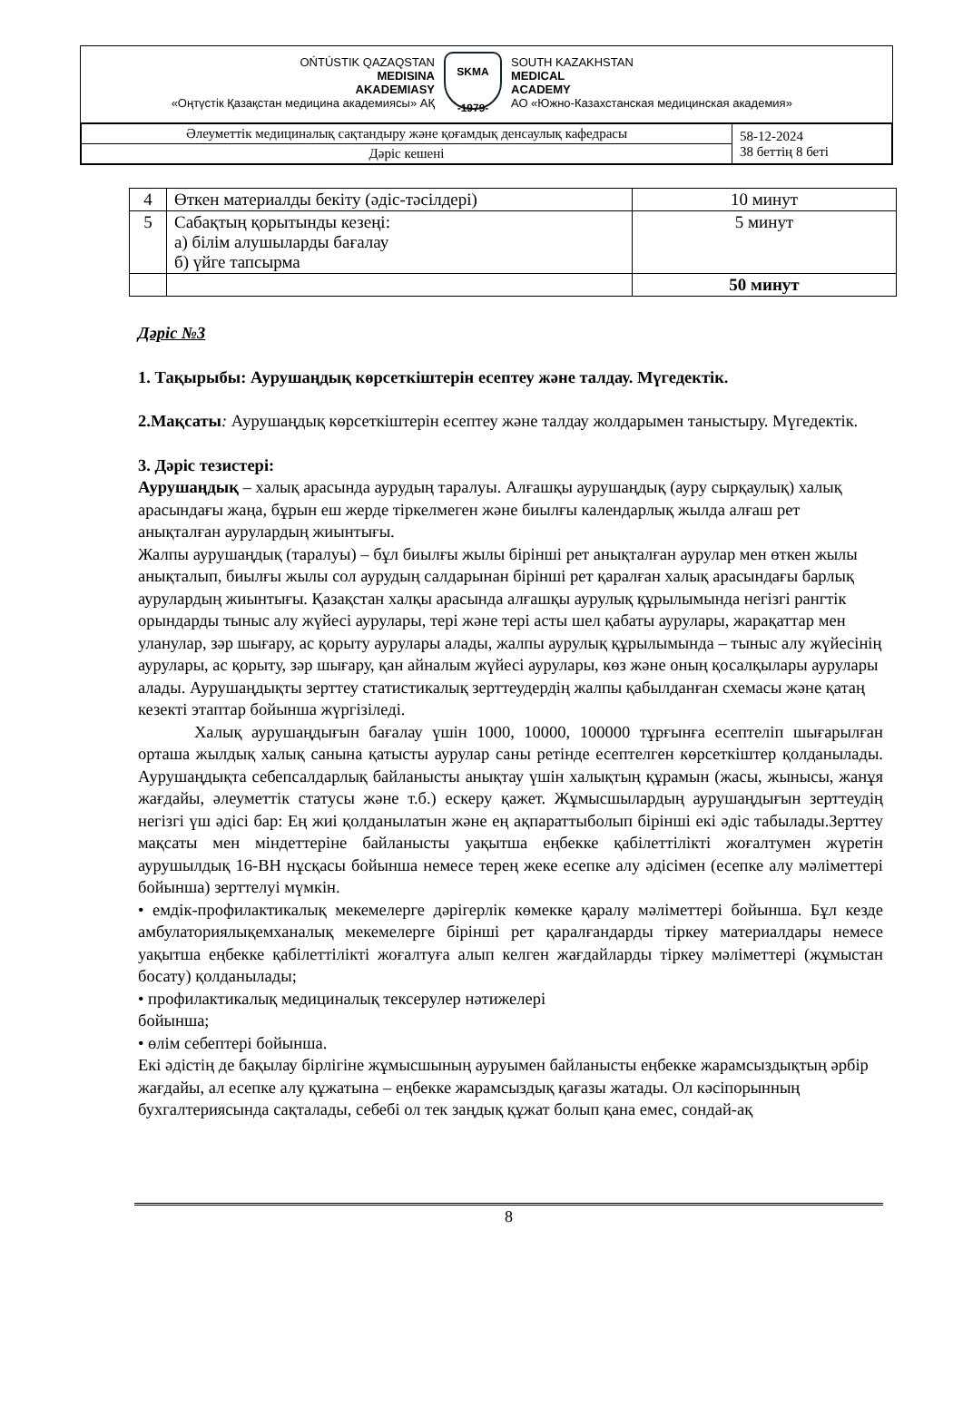OŃTÚSTIK QAZAQSTAN
MEDISINA
AKADEMIASY
«Оңтүстік Қазақстан медицина академиясы» АҚ
SKMA
-1979-
SOUTH KAZAKHSTAN
MEDICAL
ACADEMY
АО «Южно-Казахстанская медицинская академия»
| Әлеуметтік медициналық сақтандыру және қоғамдық денсаулық кафедрасы | 58-12-2024 38 беттің 8 беті |
| Дәріс кешені | |
| 4 | Өткен материалды бекіту (әдіс-тәсілдері) | 10 минут |
| 5 | Сабақтың қорытынды кезеңі: а) білім алушыларды бағалау б) үйге тапсырма | 5 минут |
| | | 50 минут |
Дәріс №3
1. Тақырыбы: Аурушаңдық көрсеткіштерін есептеу және талдау. Мүгедектік.
2.Мақсаты: Аурушаңдық көрсеткіштерін есептеу және талдау жолдарымен таныстыру. Мүгедектік.
3. Дәріс тезистері:
Аурушаңдық – халық арасында аурудың таралуы. Алғашқы аурушаңдық (ауру сырқаулық) халық арасындағы жаңа, бұрын еш жерде тіркелмеген және биылғы календарлық жылда алғаш рет анықталған аурулардың жиынтығы.
Жалпы аурушаңдық (таралуы) – бұл биылғы жылы бірінші рет анықталған аурулар мен өткен жылы анықталып, биылғы жылы сол аурудың салдарынан бірінші рет қаралған халық арасындағы барлық аурулардың жиынтығы. Қазақстан халқы арасында алғашқы аурулық құрылымында негізгі рангтік орындарды тыныс алу жүйесі аурулары, тері және тері асты шел қабаты аурулары, жарақаттар мен уланулар, зәр шығару, ас қорыту аурулары алады, жалпы аурулық құрылымында – тыныс алу жүйесінің аурулары, ас қорыту, зәр шығару, қан айналым жүйесі аурулары, көз және оның қосалқылары аурулары алады. Аурушаңдықты зерттеу статистикалық зерттеудердің жалпы қабылданған схемасы және қатаң кезекті этаптар бойынша жүргізіледі.
Халық аурушаңдығын бағалау үшін 1000, 10000, 100000 тұрғынға есептеліп шығарылған орташа жылдық халық санына қатысты аурулар саны ретінде есептелген көрсеткіштер қолданылады. Аурушаңдықта себепсалдарлық байланысты анықтау үшін халықтың құрамын (жасы, жынысы, жанұя жағдайы, әлеуметтік статусы және т.б.) ескеру қажет. Жұмысшылардың аурушаңдығын зерттеудің негізгі үш әдісі бар: Ең жиі қолданылатын және ең ақпараттыболып бірінші екі әдіс табылады.Зерттеу мақсаты мен міндеттеріне байланысты уақытша еңбекке қабілеттілікті жоғалтумен жүретін аурушылдық 16-ВН нұсқасы бойынша немесе терең жеке есепке алу әдісімен (есепке алу мәліметтері бойынша) зерттелуі мүмкін.
• емдік-профилактикалық мекемелерге дәрігерлік көмекке қаралу мәліметтері бойынша. Бұл кезде амбулаториялықемханалық мекемелерге бірінші рет қаралғандарды тіркеу материалдары немесе уақытша еңбекке қабілеттілікті жоғалтуға алып келген жағдайларды тіркеу мәліметтері (жұмыстан босату) қолданылады;
• профилактикалық медициналық тексерулер нәтижелері
бойынша;
• өлім себептері бойынша.
Екі әдістің де бақылау бірлігіне жұмысшының ауруымен байланысты еңбекке жарамсыздықтың әрбір жағдайы, ал есепке алу құжатына – еңбекке жарамсыздық қағазы жатады. Ол кәсіпорынның бухгалтериясында сақталады, себебі ол тек заңдық құжат болып қана емес, сондай-ақ
8